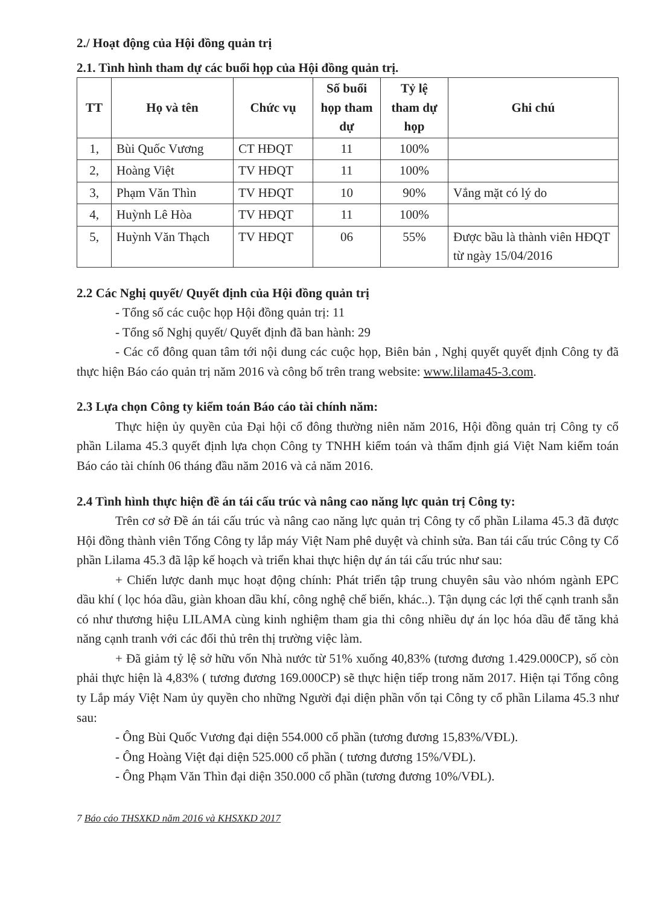2./ Hoạt động của Hội đồng quản trị
2.1. Tình hình tham dự các buổi họp của Hội đồng quản trị.
| TT | Họ và tên | Chức vụ | Số buổi họp tham dự | Tỷ lệ tham dự họp | Ghi chú |
| --- | --- | --- | --- | --- | --- |
| 1, | Bùi Quốc Vương | CT HĐQT | 11 | 100% | |
| 2, | Hoàng Việt | TV HĐQT | 11 | 100% | |
| 3, | Phạm Văn Thìn | TV HĐQT | 10 | 90% | Vắng mặt có lý do |
| 4, | Huỳnh Lê Hòa | TV HĐQT | 11 | 100% | |
| 5, | Huỳnh Văn Thạch | TV HĐQT | 06 | 55% | Được bầu là thành viên HĐQT từ ngày 15/04/2016 |
2.2 Các Nghị quyết/ Quyết định của Hội đồng quản trị
- Tổng số các cuộc họp Hội đồng quản trị: 11
- Tổng số Nghị quyết/ Quyết định đã ban hành: 29
- Các cổ đông quan tâm tới nội dung các cuộc họp, Biên bản , Nghị quyết quyết định Công ty đã thực hiện Báo cáo quản trị năm 2016 và công bố trên trang website: www.lilama45-3.com.
2.3 Lựa chọn Công ty kiểm toán Báo cáo tài chính năm:
Thực hiện ủy quyền của Đại hội cổ đông thường niên năm 2016, Hội đồng quản trị Công ty cổ phần Lilama 45.3 quyết định lựa chọn Công ty TNHH kiểm toán và thẩm định giá Việt Nam kiểm toán Báo cáo tài chính 06 tháng đầu năm 2016 và cả năm 2016.
2.4 Tình hình thực hiện đề án tái cấu trúc và nâng cao năng lực quản trị Công ty:
Trên cơ sở Đề án tái cấu trúc và nâng cao năng lực quản trị Công ty cổ phần Lilama 45.3 đã được Hội đồng thành viên Tổng Công ty lắp máy Việt Nam phê duyệt và chỉnh sửa. Ban tái cấu trúc Công ty Cổ phần Lilama 45.3 đã lập kế hoạch và triển khai thực hiện dự án tái cấu trúc như sau:
+ Chiến lược danh mục hoạt động chính: Phát triển tập trung chuyên sâu vào nhóm ngành EPC dầu khí ( lọc hóa dầu, giàn khoan dầu khí, công nghệ chế biến, khác..). Tận dụng các lợi thế cạnh tranh sẵn có như thương hiệu LILAMA cùng kinh nghiệm tham gia thi công nhiều dự án lọc hóa dầu để tăng khả năng cạnh tranh với các đối thủ trên thị trường việc làm.
+ Đã giảm tỷ lệ sở hữu vốn Nhà nước từ 51% xuống 40,83% (tương đương 1.429.000CP), số còn phải thực hiện là 4,83% ( tương đương 169.000CP) sẽ thực hiện tiếp trong năm 2017. Hiện tại Tổng công ty Lắp máy Việt Nam ủy quyền cho những Người đại diện phần vốn tại Công ty cổ phần Lilama 45.3 như sau:
- Ông Bùi Quốc Vương đại diện 554.000 cổ phần (tương đương 15,83%/VĐL).
- Ông Hoàng Việt đại diện 525.000 cổ phần ( tương đương 15%/VĐL).
- Ông Phạm Văn Thìn đại diện 350.000 cổ phần (tương đương 10%/VĐL).
7 Báo cáo THSXKD năm 2016 và KHSXKD 2017